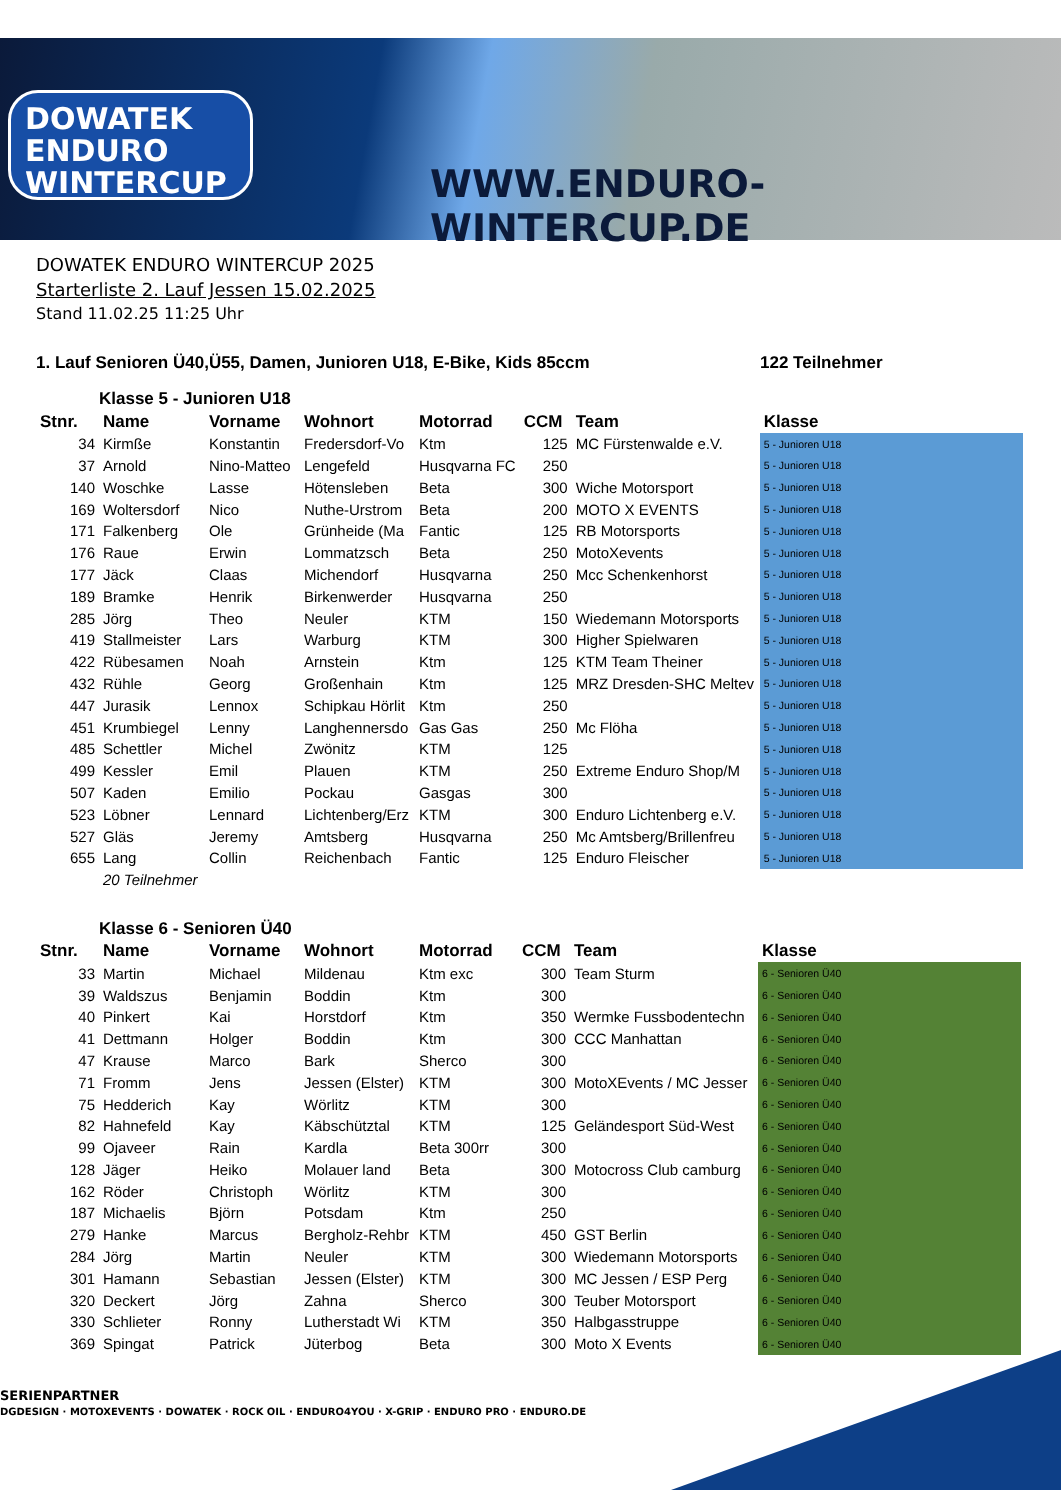DOWATEK
ENDURO
WINTERCUP
WWW.ENDURO-WINTERCUP.DE
DOWATEK ENDURO WINTERCUP 2025
Starterliste 2. Lauf Jessen 15.02.2025
Stand 11.02.25 11:25 Uhr
1. Lauf Senioren Ü40,Ü55, Damen, Junioren U18, E-Bike, Kids 85ccm 122 Teilnehmer
Klasse 5 - Junioren U18
| Stnr. | Name | Vorname | Wohnort | Motorrad | CCM | Team | Klasse |
| --- | --- | --- | --- | --- | --- | --- | --- |
| 34 | Kirmße | Konstantin | Fredersdorf-Vo | Ktm | 125 | MC Fürstenwalde e.V. | 5 - Junioren U18 |
| 37 | Arnold | Nino-Matteo | Lengefeld | Husqvarna FC | 250 | | 5 - Junioren U18 |
| 140 | Woschke | Lasse | Hötensleben | Beta | 300 | Wiche Motorsport | 5 - Junioren U18 |
| 169 | Woltersdorf | Nico | Nuthe-Urstrom | Beta | 200 | MOTO X EVENTS | 5 - Junioren U18 |
| 171 | Falkenberg | Ole | Grünheide (Ma | Fantic | 125 | RB Motorsports | 5 - Junioren U18 |
| 176 | Raue | Erwin | Lommatzsch | Beta | 250 | MotoXevents | 5 - Junioren U18 |
| 177 | Jäck | Claas | Michendorf | Husqvarna | 250 | Mcc Schenkenhorst | 5 - Junioren U18 |
| 189 | Bramke | Henrik | Birkenwerder | Husqvarna | 250 | | 5 - Junioren U18 |
| 285 | Jörg | Theo | Neuler | KTM | 150 | Wiedemann Motorsports | 5 - Junioren U18 |
| 419 | Stallmeister | Lars | Warburg | KTM | 300 | Higher Spielwaren | 5 - Junioren U18 |
| 422 | Rübesamen | Noah | Arnstein | Ktm | 125 | KTM Team Theiner | 5 - Junioren U18 |
| 432 | Rühle | Georg | Großenhain | Ktm | 125 | MRZ Dresden-SHC Meltev | 5 - Junioren U18 |
| 447 | Jurasik | Lennox | Schipkau Hörlit | Ktm | 250 | | 5 - Junioren U18 |
| 451 | Krumbiegel | Lenny | Langhennersdo | Gas Gas | 250 | Mc Flöha | 5 - Junioren U18 |
| 485 | Schettler | Michel | Zwönitz | KTM | 125 | | 5 - Junioren U18 |
| 499 | Kessler | Emil | Plauen | KTM | 250 | Extreme Enduro Shop/M | 5 - Junioren U18 |
| 507 | Kaden | Emilio | Pockau | Gasgas | 300 | | 5 - Junioren U18 |
| 523 | Löbner | Lennard | Lichtenberg/Erz | KTM | 300 | Enduro Lichtenberg e.V. | 5 - Junioren U18 |
| 527 | Gläs | Jeremy | Amtsberg | Husqvarna | 250 | Mc Amtsberg/Brillenfreu | 5 - Junioren U18 |
| 655 | Lang | Collin | Reichenbach | Fantic | 125 | Enduro Fleischer | 5 - Junioren U18 |
| | 20 Teilnehmer | | | | | | |
Klasse 6 - Senioren Ü40
| Stnr. | Name | Vorname | Wohnort | Motorrad | CCM | Team | Klasse |
| --- | --- | --- | --- | --- | --- | --- | --- |
| 33 | Martin | Michael | Mildenau | Ktm exc | 300 | Team Sturm | 6 - Senioren Ü40 |
| 39 | Waldszus | Benjamin | Boddin | Ktm | 300 | | 6 - Senioren Ü40 |
| 40 | Pinkert | Kai | Horstdorf | Ktm | 350 | Wermke Fussbodentechn | 6 - Senioren Ü40 |
| 41 | Dettmann | Holger | Boddin | Ktm | 300 | CCC Manhattan | 6 - Senioren Ü40 |
| 47 | Krause | Marco | Bark | Sherco | 300 | | 6 - Senioren Ü40 |
| 71 | Fromm | Jens | Jessen (Elster) | KTM | 300 | MotoXEvents / MC Jesser | 6 - Senioren Ü40 |
| 75 | Hedderich | Kay | Wörlitz | KTM | 300 | | 6 - Senioren Ü40 |
| 82 | Hahnefeld | Kay | Käbschütztal | KTM | 125 | Geländesport Süd-West | 6 - Senioren Ü40 |
| 99 | Ojaveer | Rain | Kardla | Beta 300rr | 300 | | 6 - Senioren Ü40 |
| 128 | Jäger | Heiko | Molauer land | Beta | 300 | Motocross Club camburg | 6 - Senioren Ü40 |
| 162 | Röder | Christoph | Wörlitz | KTM | 300 | | 6 - Senioren Ü40 |
| 187 | Michaelis | Björn | Potsdam | Ktm | 250 | | 6 - Senioren Ü40 |
| 279 | Hanke | Marcus | Bergholz-Rehbr | KTM | 450 | GST Berlin | 6 - Senioren Ü40 |
| 284 | Jörg | Martin | Neuler | KTM | 300 | Wiedemann Motorsports | 6 - Senioren Ü40 |
| 301 | Hamann | Sebastian | Jessen (Elster) | KTM | 300 | MC Jessen / ESP Perg | 6 - Senioren Ü40 |
| 320 | Deckert | Jörg | Zahna | Sherco | 300 | Teuber Motorsport | 6 - Senioren Ü40 |
| 330 | Schlieter | Ronny | Lutherstadt Wi | KTM | 350 | Halbgasstruppe | 6 - Senioren Ü40 |
| 369 | Spingat | Patrick | Jüterbog | Beta | 300 | Moto X Events | 6 - Senioren Ü40 |
SERIENPARTNER
DGDESIGN · MOTOXEVENTS · DOWATEK · ROCK OIL · ENDURO4YOU · X-GRIP · ENDURO PRO · ENDURO.DE